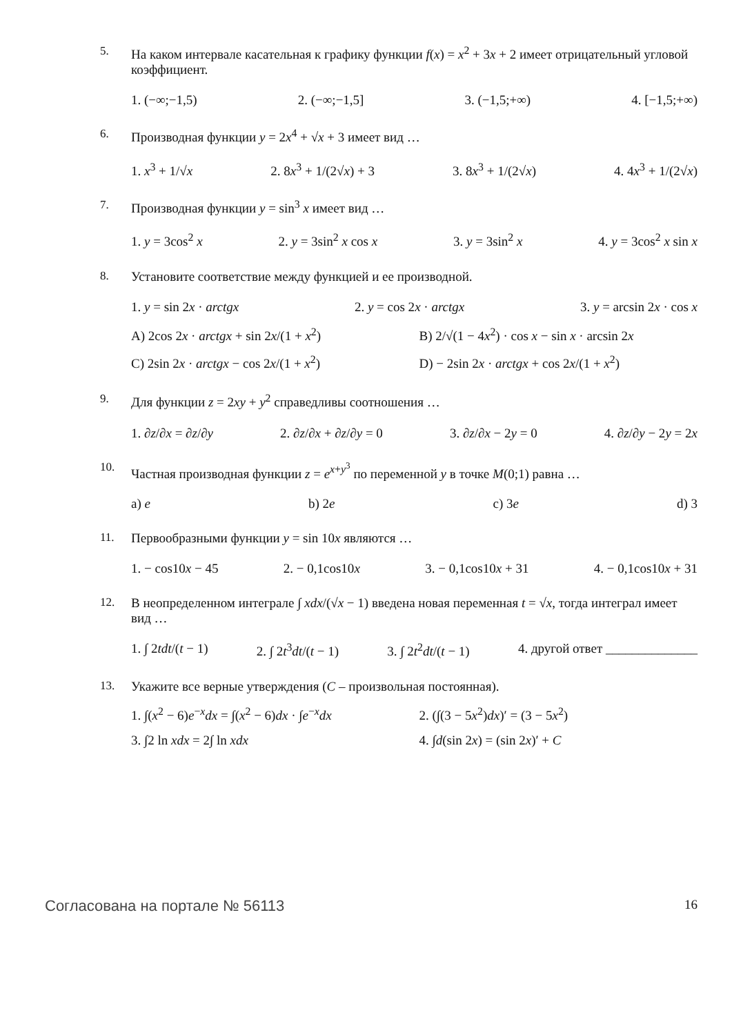5. На каком интервале касательная к графику функции f(x) = x<sup>2</sup> + 3x + 2 имеет отрицательный угловой коэффициент.
1. (−∞;−1,5) 2. (−∞;−1,5] 3. (−1,5;+∞) 4. [−1,5;+∞)
6. Производная функции y = 2x<sup>4</sup> + √x + 3 имеет вид …
1. x<sup>3</sup> + 1/√x 2. 8x<sup>3</sup> + 1/(2√x) + 3 3. 8x<sup>3</sup> + 1/(2√x) 4. 4x<sup>3</sup> + 1/(2√x)
7. Производная функции y = sin<sup>3</sup> x имеет вид …
1. y = 3cos<sup>2</sup> x 2. y = 3sin<sup>2</sup> x cos x 3. y = 3sin<sup>2</sup> x 4. y = 3cos<sup>2</sup> x sin x
8. Установите соответствие между функцией и ее производной.
1. y = sin 2x · arctgx 2. y = cos 2x · arctgx 3. y = arcsin 2x · cos x
A) 2cos 2x · arctgx + sin 2x/(1 + x<sup>2</sup>) B) 2/√(1 − 4x<sup>2</sup>) · cos x − sin x · arcsin 2x C) 2sin 2x · arctgx − cos 2x/(1 + x<sup>2</sup>) D) − 2sin 2x · arctgx + cos 2x/(1 + x<sup>2</sup>)
9. Для функции z = 2xy + y<sup>2</sup> справедливы соотношения …
1. ∂z/∂x = ∂z/∂y 2. ∂z/∂x + ∂z/∂y = 0 3. ∂z/∂x − 2y = 0 4. ∂z/∂y − 2y = 2x
10. Частная производная функции z = e<sup>x+y<sup>3</sup></sup> по переменной y в точке M(0;1) равна …
a) e b) 2e c) 3e d) 3
11. Первообразными функции y = sin 10x являются …
1. − cos10x − 45 2. − 0,1cos10x 3. − 0,1cos10x + 31 4. − 0,1cos10x + 31
12. В неопределенном интеграле ∫ xdx/(√x − 1) введена новая переменная t = √x, тогда интеграл имеет вид …
1. ∫ 2tdt/(t − 1) 2. ∫ 2t<sup>3</sup>dt/(t − 1) 3. ∫ 2t<sup>2</sup>dt/(t − 1) 4. другой ответ ______________
13. Укажите все верные утверждения (C – произвольная постоянная).
1. ∫(x<sup>2</sup> − 6)e<sup>−x</sup>dx = ∫(x<sup>2</sup> − 6)dx · ∫e<sup>−x</sup>dx 2. (∫(3 − 5x<sup>2</sup>)dx)′ = (3 − 5x<sup>2</sup>) 3. ∫2 ln xdx = 2∫ ln xdx 4. ∫d(sin 2x) = (sin 2x)′ + C
Согласована на портале № 56113 16